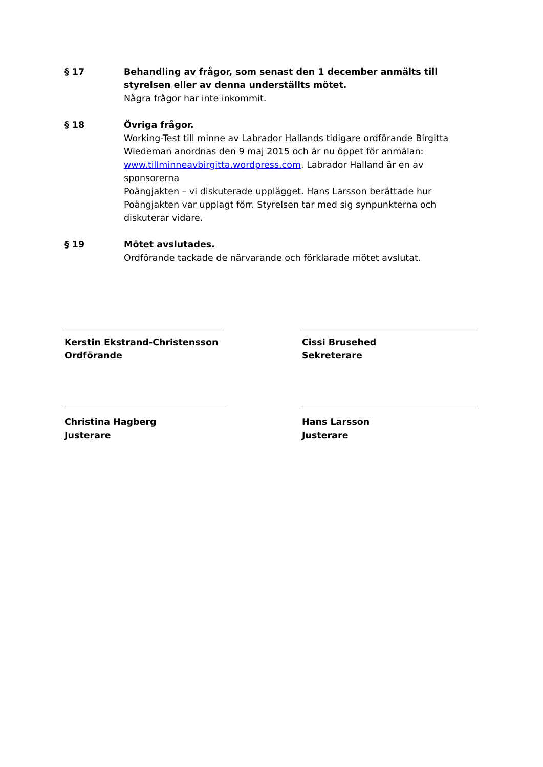§ 17 Behandling av frågor, som senast den 1 december anmälts till styrelsen eller av denna underställts mötet.
Några frågor har inte inkommit.
§ 18 Övriga frågor.
Working-Test till minne av Labrador Hallands tidigare ordförande Birgitta Wiedeman anordnas den 9 maj 2015 och är nu öppet för anmälan: www.tillminneavbirgitta.wordpress.com. Labrador Halland är en av sponsorerna
Poängjakten – vi diskuterade upplägget. Hans Larsson berättade hur Poängjakten var upplagt förr. Styrelsen tar med sig synpunkterna och diskuterar vidare.
§ 19 Mötet avslutades.
Ordförande tackade de närvarande och förklarade mötet avslutat.
Kerstin Ekstrand-Christensson
Ordförande
Cissi Brusehed
Sekreterare
Christina Hagberg
Justerare
Hans Larsson
Justerare